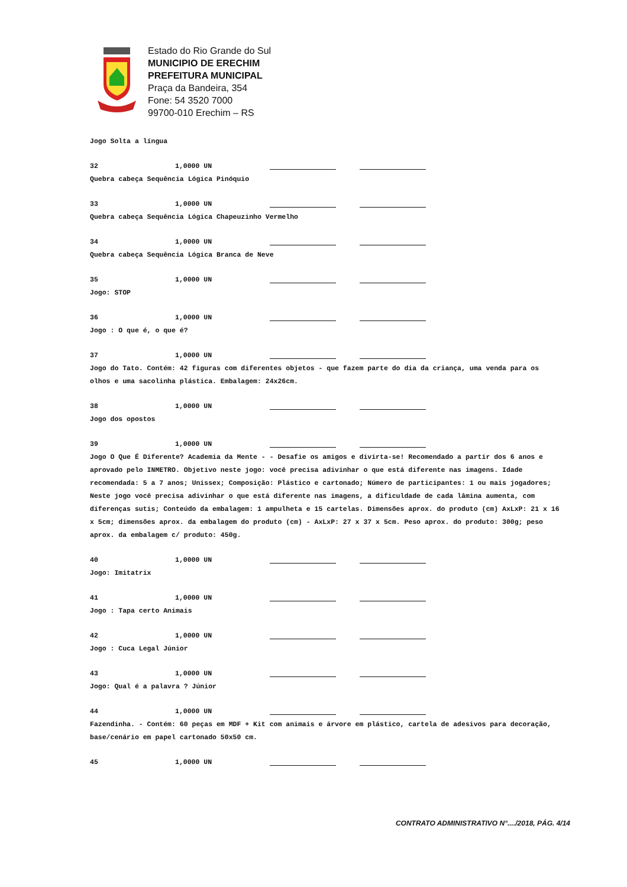Estado do Rio Grande do Sul
MUNICIPIO DE ERECHIM
PREFEITURA MUNICIPAL
Praça da Bandeira, 354
Fone: 54 3520 7000
99700-010 Erechim – RS
Jogo Solta a língua
32 1,0000 UN
Quebra cabeça Sequência Lógica Pinóquio
33 1,0000 UN
Quebra cabeça Sequência Lógica Chapeuzinho Vermelho
34 1,0000 UN
Quebra cabeça Sequência Lógica Branca de Neve
35 1,0000 UN
Jogo: STOP
36 1,0000 UN
Jogo : O que é, o que é?
37 1,0000 UN
Jogo do Tato. Contém: 42 figuras com diferentes objetos - que fazem parte do dia da criança, uma venda para os olhos e uma sacolinha plástica. Embalagem: 24x26cm.
38 1,0000 UN
Jogo dos opostos
39 1,0000 UN
Jogo O Que É Diferente? Academia da Mente - - Desafie os amigos e divirta-se! Recomendado a partir dos 6 anos e aprovado pelo INMETRO. Objetivo neste jogo: você precisa adivinhar o que está diferente nas imagens. Idade recomendada: 5 a 7 anos; Unissex; Composição: Plástico e cartonado; Número de participantes: 1 ou mais jogadores; Neste jogo você precisa adivinhar o que está diferente nas imagens, a dificuldade de cada lâmina aumenta, com diferenças sutis; Conteúdo da embalagem: 1 ampulheta e 15 cartelas. Dimensões aprox. do produto (cm) AxLxP: 21 x 16 x 5cm; dimensões aprox. da embalagem do produto (cm) - AxLxP: 27 x 37 x 5cm. Peso aprox. do produto: 300g; peso aprox. da embalagem c/ produto: 450g.
40 1,0000 UN
Jogo: Imitatrix
41 1,0000 UN
Jogo : Tapa certo Animais
42 1,0000 UN
Jogo : Cuca Legal Júnior
43 1,0000 UN
Jogo: Qual é a palavra ? Júnior
44 1,0000 UN
Fazendinha. - Contém: 60 peças em MDF + Kit com animais e árvore em plástico, cartela de adesivos para decoração, base/cenário em papel cartonado 50x50 cm.
45 1,0000 UN
CONTRATO ADMINISTRATIVO N°..../2018, PÁG. 4/14